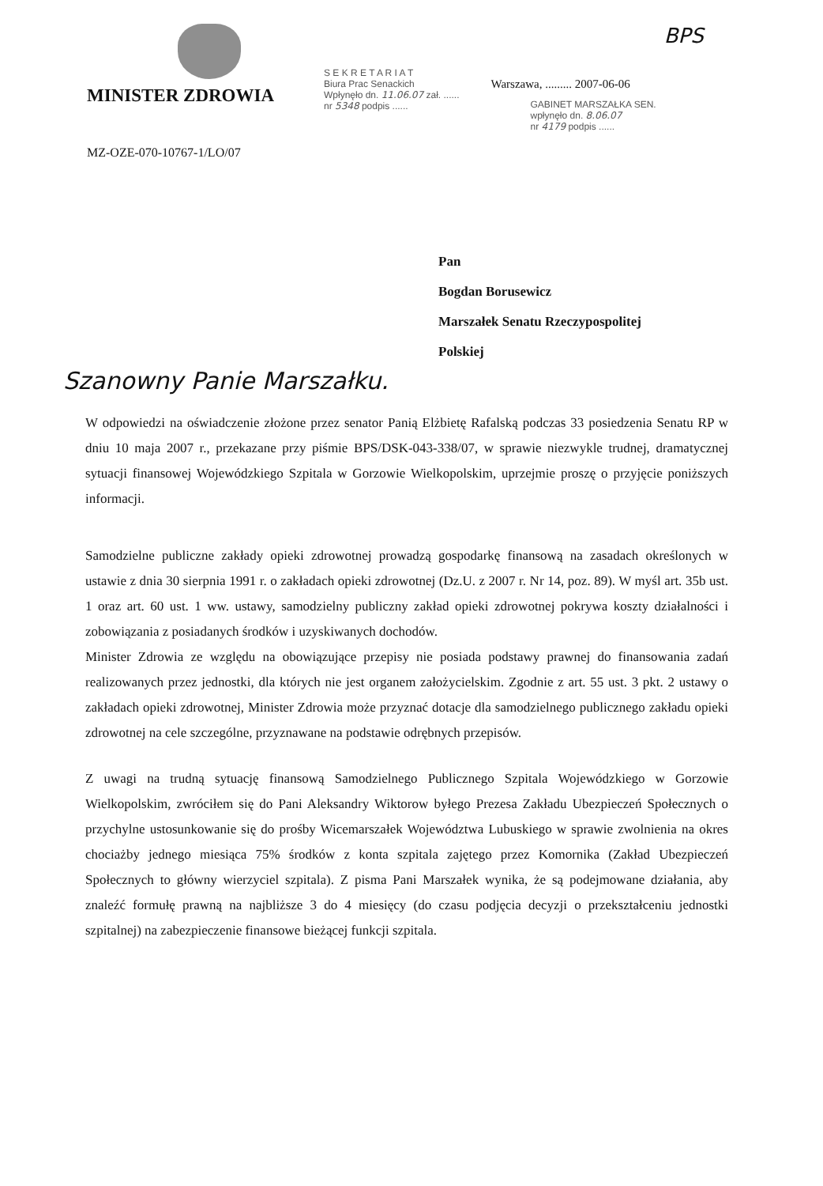MINISTER ZDROWIA
MZ-OZE-070-10767-1/LO/07
S E K R E T A R I A T
Biura Prac Senackich
Wpłynęło dn. 11.06.07 zał. ......
nr 5348 podpis ......
Warszawa, ......... 2007-06-06
GABINET MARSZAŁKA SEN.
wpłynęło dn. 8.06.07
nr 4179 podpis ......
BPS
Pan
Bogdan Borusewicz
Marszałek Senatu Rzeczypospolitej
Polskiej
Szanowny Panie Marszałku.
W odpowiedzi na oświadczenie złożone przez senator Panią Elżbietę Rafalską podczas 33 posiedzenia Senatu RP w dniu 10 maja 2007 r., przekazane przy piśmie BPS/DSK-043-338/07, w sprawie niezwykle trudnej, dramatycznej sytuacji finansowej Wojewódzkiego Szpitala w Gorzowie Wielkopolskim, uprzejmie proszę o przyjęcie poniższych informacji.
Samodzielne publiczne zakłady opieki zdrowotnej prowadzą gospodarkę finansową na zasadach określonych w ustawie z dnia 30 sierpnia 1991 r. o zakładach opieki zdrowotnej (Dz.U. z 2007 r. Nr 14, poz. 89). W myśl art. 35b ust. 1 oraz art. 60 ust. 1 ww. ustawy, samodzielny publiczny zakład opieki zdrowotnej pokrywa koszty działalności i zobowiązania z posiadanych środków i uzyskiwanych dochodów.
Minister Zdrowia ze względu na obowiązujące przepisy nie posiada podstawy prawnej do finansowania zadań realizowanych przez jednostki, dla których nie jest organem założycielskim. Zgodnie z art. 55 ust. 3 pkt. 2 ustawy o zakładach opieki zdrowotnej, Minister Zdrowia może przyznać dotacje dla samodzielnego publicznego zakładu opieki zdrowotnej na cele szczególne, przyznawane na podstawie odrębnych przepisów.
Z uwagi na trudną sytuację finansową Samodzielnego Publicznego Szpitala Wojewódzkiego w Gorzowie Wielkopolskim, zwróciłem się do Pani Aleksandry Wiktorow byłego Prezesa Zakładu Ubezpieczeń Społecznych o przychylne ustosunkowanie się do prośby Wicemarszałek Województwa Lubuskiego w sprawie zwolnienia na okres chociażby jednego miesiąca 75% środków z konta szpitala zajętego przez Komornika (Zakład Ubezpieczeń Społecznych to główny wierzyciel szpitala). Z pisma Pani Marszałek wynika, że są podejmowane działania, aby znaleźć formułę prawną na najbliższe 3 do 4 miesięcy (do czasu podjęcia decyzji o przekształceniu jednostki szpitalnej) na zabezpieczenie finansowe bieżącej funkcji szpitala.